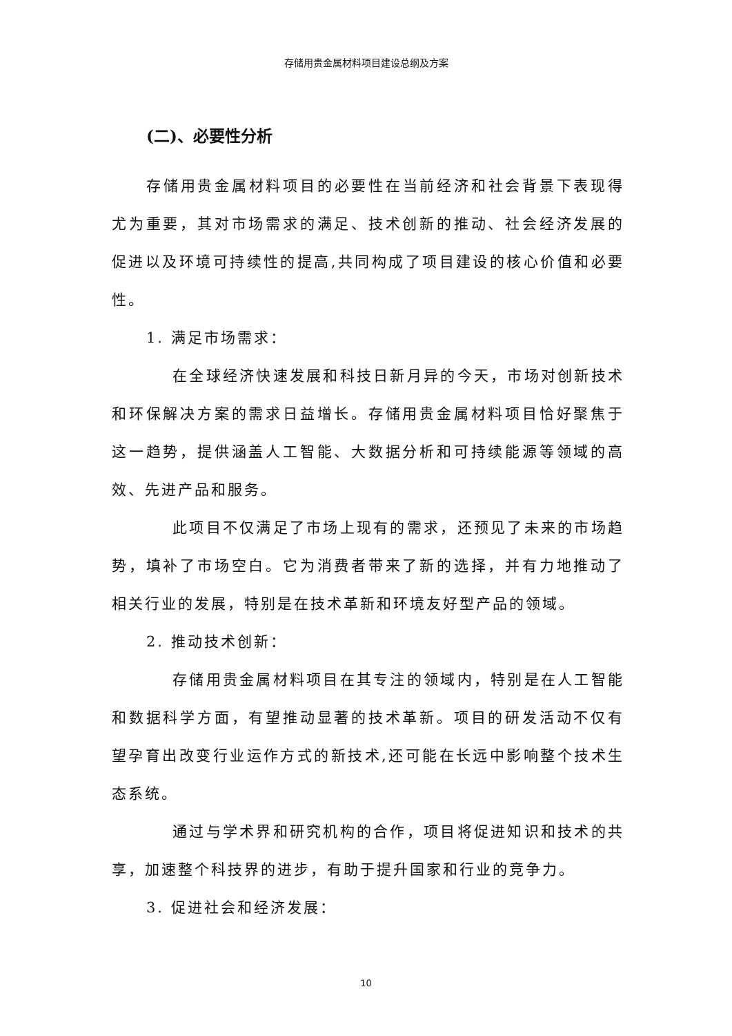存储用贵金属材料项目建设总纲及方案
(二)、必要性分析
存储用贵金属材料项目的必要性在当前经济和社会背景下表现得尤为重要，其对市场需求的满足、技术创新的推动、社会经济发展的促进以及环境可持续性的提高,共同构成了项目建设的核心价值和必要性。
1. 满足市场需求：
在全球经济快速发展和科技日新月异的今天，市场对创新技术和环保解决方案的需求日益增长。存储用贵金属材料项目恰好聚焦于这一趋势，提供涵盖人工智能、大数据分析和可持续能源等领域的高效、先进产品和服务。
此项目不仅满足了市场上现有的需求，还预见了未来的市场趋势，填补了市场空白。它为消费者带来了新的选择，并有力地推动了相关行业的发展，特别是在技术革新和环境友好型产品的领域。
2. 推动技术创新：
存储用贵金属材料项目在其专注的领域内，特别是在人工智能和数据科学方面，有望推动显著的技术革新。项目的研发活动不仅有望孕育出改变行业运作方式的新技术,还可能在长远中影响整个技术生态系统。
通过与学术界和研究机构的合作，项目将促进知识和技术的共享，加速整个科技界的进步，有助于提升国家和行业的竞争力。
3. 促进社会和经济发展：
10